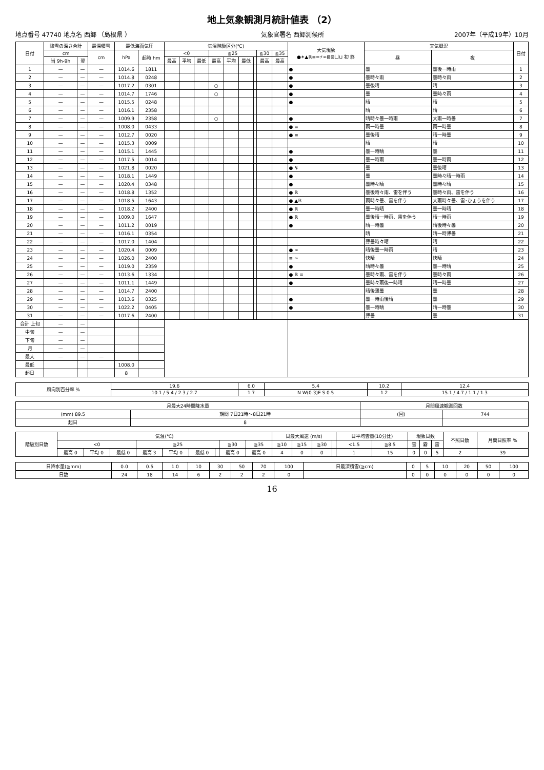地上気象観測月統計値表 （2）
地点番号 47740 地点名 西郷 （島根県 ） 気象官署名 西郷測候所 2007年（平成19年）10月
| 日付 | 降雪の深さ合計 | | 最深積雪 | 最低海面気圧 | | 気温階級区分(℃) | | | | | | | | | 大気現象 ●✶▲ℝ≡=⚡∞⊠⊠凵⊔ 初 終 | 天気概況 | | 日付 |
| --- | --- | --- | --- | --- | --- | --- | --- | --- | --- | --- | --- | --- | --- | --- | --- | --- | --- | --- |
| | cm | | cm | hPa | 起時 hm | <0 | | | ≧25 | | | | ≧30 | ≧35 | | 昼 | 夜 | |
| | 当 9h-9h | 翌 | | | | 最高 | 平均 | 最低 | 最高 | 平均 | 最低 | | 最高 | 最高 | | | | |
| 1 | — | — | — | 1014.6 | 1811 | | | | | | | | | | ● | 曇 | 曇後一時雨 | 1 |
| 2 | — | — | — | 1014.8 | 0248 | | | | | | | | | | ● | 曇時々雨 | 曇時々雨 | 2 |
| 3 | — | — | — | 1017.2 | 0301 | | | | ○ | | | | | | ● | 曇後晴 | 晴 | 3 |
| 4 | — | — | — | 1014.7 | 1746 | | | | ○ | | | | | | ● | 曇 | 曇時々雨 | 4 |
| 5 | — | — | — | 1015.5 | 0248 | | | | | | | | | | ● | 晴 | 晴 | 5 |
| 6 | — | — | — | 1016.1 | 2358 | | | | | | | | | | | 晴 | 晴 | 6 |
| 7 | — | — | — | 1009.9 | 2358 | | | | ○ | | | | | | ● | 晴時々曇一時雨 | 大雨一時曇 | 7 |
| 8 | — | — | — | 1008.0 | 0433 | | | | | | | | | | ● ≡ | 雨一時曇 | 雨一時曇 | 8 |
| 9 | — | — | — | 1012.7 | 0020 | | | | | | | | | | ● ≡ | 曇後晴 | 晴一時曇 | 9 |
| 10 | — | — | — | 1015.3 | 0009 | | | | | | | | | | | 晴 | 晴 | 10 |
| 11 | — | — | — | 1015.1 | 1445 | | | | | | | | | | ● | 曇一時晴 | 曇 | 11 |
| 12 | — | — | — | 1017.5 | 0014 | | | | | | | | | | ● | 曇一時雨 | 曇一時雨 | 12 |
| 13 | — | — | — | 1021.8 | 0020 | | | | | | | | | | ● ↯ | 曇 | 曇後晴 | 13 |
| 14 | — | — | — | 1018.1 | 1449 | | | | | | | | | | ● | 曇 | 曇時々晴一時雨 | 14 |
| 15 | — | — | — | 1020.4 | 0348 | | | | | | | | | | ● | 曇時々晴 | 曇時々晴 | 15 |
| 16 | — | — | — | 1018.8 | 1352 | | | | | | | | | | ● ℝ | 曇後時々雨、雷を伴う | 曇時々雨、雷を伴う | 16 |
| 17 | — | — | — | 1018.5 | 1643 | | | | | | | | | | ● ▲ℝ | 雨時々曇、雷を伴う | 大雨時々曇、雷･ひょうを伴う | 17 |
| 18 | — | — | — | 1018.2 | 2400 | | | | | | | | | | ● ℝ | 曇一時晴 | 曇一時晴 | 18 |
| 19 | — | — | — | 1009.0 | 1647 | | | | | | | | | | ● ℝ | 曇後晴一時雨、雷を伴う | 晴一時雨 | 19 |
| 20 | — | — | — | 1011.2 | 0019 | | | | | | | | | | ● | 晴一時曇 | 晴後時々曇 | 20 |
| 21 | — | — | — | 1016.1 | 0354 | | | | | | | | | | | 晴 | 晴一時薄曇 | 21 |
| 22 | — | — | — | 1017.0 | 1404 | | | | | | | | | | | 薄曇時々晴 | 晴 | 22 |
| 23 | — | — | — | 1020.4 | 0009 | | | | | | | | | | ● ∞ | 晴後曇一時雨 | 晴 | 23 |
| 24 | — | — | — | 1026.0 | 2400 | | | | | | | | | | ≡ ∞ | 快晴 | 快晴 | 24 |
| 25 | — | — | — | 1019.0 | 2359 | | | | | | | | | | ● | 晴時々曇 | 曇一時晴 | 25 |
| 26 | — | — | — | 1013.6 | 1334 | | | | | | | | | | ● ℝ ≡ | 曇時々雨、雷を伴う | 曇時々雨 | 26 |
| 27 | — | — | — | 1011.1 | 1449 | | | | | | | | | | ● | 曇時々雨後一時晴 | 晴一時曇 | 27 |
| 28 | — | — | — | 1014.7 | 2400 | | | | | | | | | | | 晴後薄曇 | 曇 | 28 |
| 29 | — | — | — | 1013.6 | 0325 | | | | | | | | | | ● | 曇一時雨後晴 | 曇 | 29 |
| 30 | — | — | — | 1022.2 | 0405 | | | | | | | | | | ● | 曇一時晴 | 晴一時曇 | 30 |
| 31 | — | — | — | 1017.6 | 2400 | | | | | | | | | | | 薄曇 | 曇 | 31 |
| 合計 上旬 | — | — | | | | | | | | | | | | | | | | |
| 中旬 | — | — | | | | | | | | | | | | | | | | |
| 下旬 | — | — | | | | | | | | | | | | | | | | |
| 月 | — | — | | | | | | | | | | | | | | | | |
| 最大 | — | — | — | | | | | | | | | | | | | | | |
| 最低 | | | | 1008.0 | | | | | | | | | | | | | | |
| 起日 | | | | 8 | | | | | | | | | | | | | | |
| 風向別百分率 % | 19.6 | 6.0 | 5.4 | 10.2 | 12.4 |
| | 10.1 / 5.4 / 2.3 / 2.7 | 1.7 | N W(0.3)E S 0.5 | 1.2 | 15.1 / 4.7 / 1.1 / 1.3 |
| 月最大24時間降水量 | | 月間風速観測回数 | |
| --- | --- | --- | --- |
| (mm) 89.5 | 期間 7日21時～8日21時 | (回) | 744 |
| 起日 | 8 | | |
| 階級別日数 | 気温(℃) | | | | | | | | | 日最大風速 (m/s) | | | | 日平均雲量(10分比) | | 現象日数 | | | 不照日数 | 月間日照率 % |
| --- | --- | --- | --- | --- | --- | --- | --- | --- | --- | --- | --- | --- | --- | --- | --- | --- | --- | --- | --- | --- |
| | <0 | | | ≧25 | | | | ≧30 | ≧35 | ≧10 | ≧15 | ≧30 | | <1.5 | ≧8.5 | 雪 | 霧 | 雷 | | |
| | 最高 0 | 平均 0 | 最低 0 | 最高 3 | 平均 0 | 最低 0 | | 最高 0 | 最高 0 | 4 | 0 | 0 | | 1 | 15 | 0 | 0 | 5 | 2 | 39 |
| 日降水量(≧mm) | 0.0 | 0.5 | 1.0 | 10 | 30 | 50 | 70 | 100 | 日最深積雪(≧cm) | 0 | 5 | 10 | 20 | 50 | 100 |
| 日数 | 24 | 18 | 14 | 6 | 2 | 2 | 2 | 0 | | 0 | 0 | 0 | 0 | 0 | 0 |
16